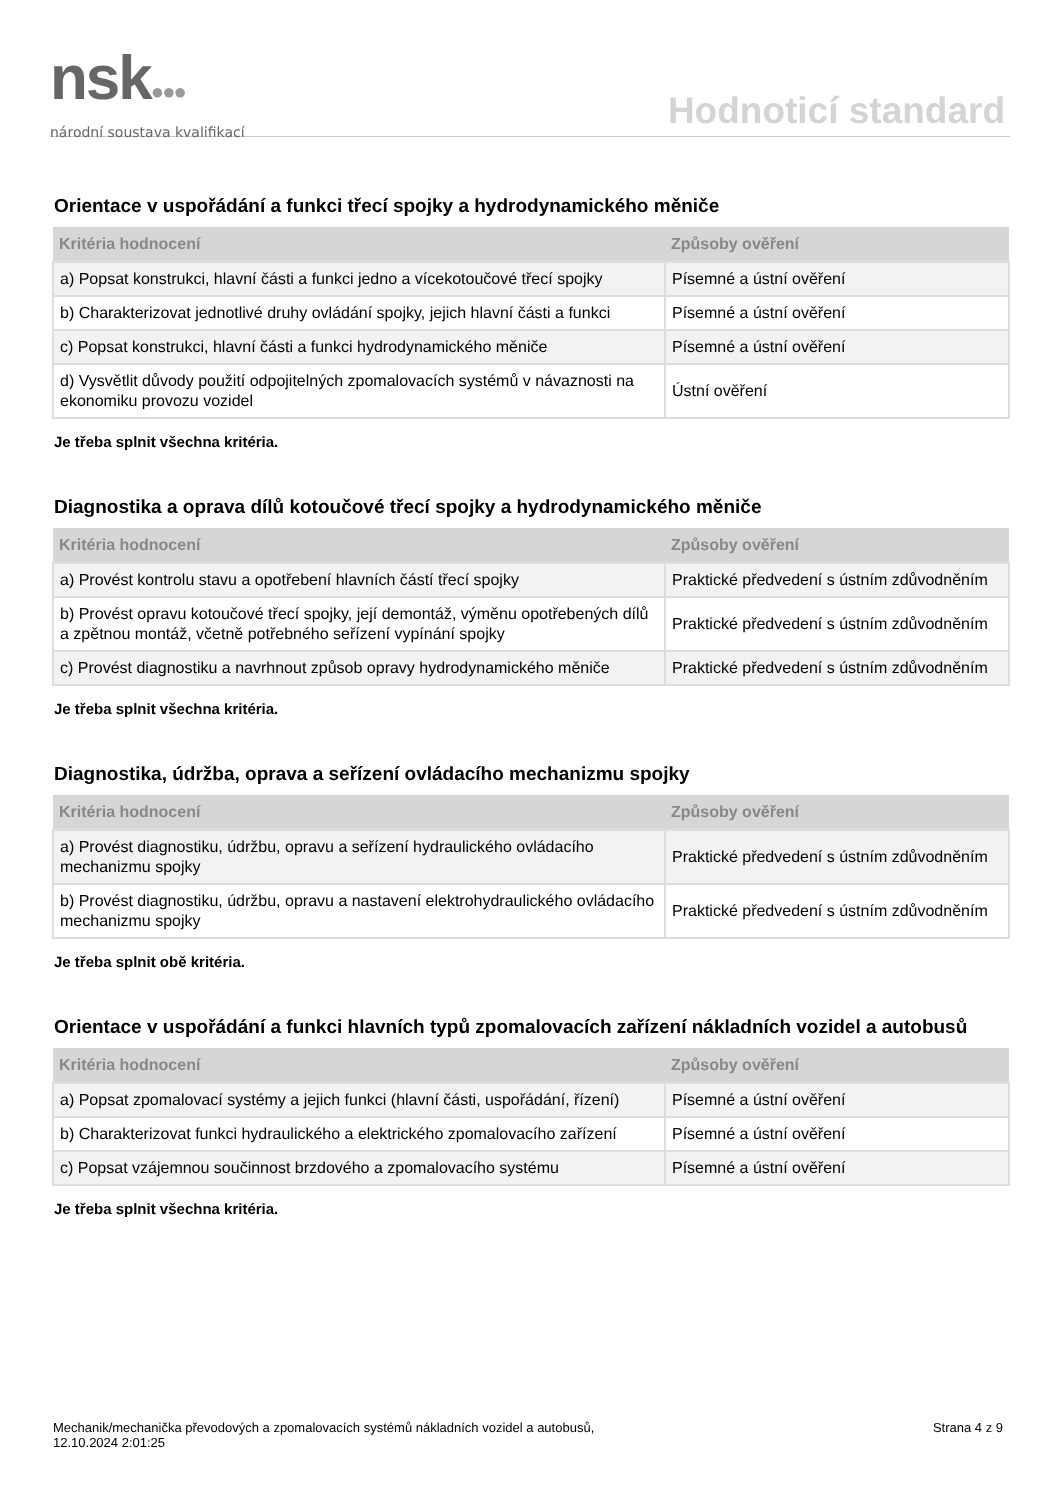nsk●●●
národní soustava kvalifikací
Hodnoticí standard
Orientace v uspořádání a funkci třecí spojky a hydrodynamického měniče
| Kritéria hodnocení | Způsoby ověření |
| --- | --- |
| a) Popsat konstrukci, hlavní části a funkci jedno a vícekotoučové třecí spojky | Písemné a ústní ověření |
| b) Charakterizovat jednotlivé druhy ovládání spojky, jejich hlavní části a funkci | Písemné a ústní ověření |
| c) Popsat konstrukci, hlavní části a funkci hydrodynamického měniče | Písemné a ústní ověření |
| d) Vysvětlit důvody použití odpojitelných zpomalovacích systémů v návaznosti na ekonomiku provozu vozidel | Ústní ověření |
Je třeba splnit všechna kritéria.
Diagnostika a oprava dílů kotoučové třecí spojky a hydrodynamického měniče
| Kritéria hodnocení | Způsoby ověření |
| --- | --- |
| a) Provést kontrolu stavu a opotřebení hlavních částí třecí spojky | Praktické předvedení s ústním zdůvodněním |
| b) Provést opravu kotoučové třecí spojky, její demontáž, výměnu opotřebených dílů a zpětnou montáž, včetně potřebného seřízení vypínání spojky | Praktické předvedení s ústním zdůvodněním |
| c) Provést diagnostiku a navrhnout způsob opravy hydrodynamického měniče | Praktické předvedení s ústním zdůvodněním |
Je třeba splnit všechna kritéria.
Diagnostika, údržba, oprava a seřízení ovládacího mechanizmu spojky
| Kritéria hodnocení | Způsoby ověření |
| --- | --- |
| a) Provést diagnostiku, údržbu, opravu a seřízení hydraulického ovládacího mechanizmu spojky | Praktické předvedení s ústním zdůvodněním |
| b) Provést diagnostiku, údržbu, opravu a nastavení elektrohydraulického ovládacího mechanizmu spojky | Praktické předvedení s ústním zdůvodněním |
Je třeba splnit obě kritéria.
Orientace v uspořádání a funkci hlavních typů zpomalovacích zařízení nákladních vozidel a autobusů
| Kritéria hodnocení | Způsoby ověření |
| --- | --- |
| a) Popsat zpomalovací systémy a jejich funkci (hlavní části, uspořádání, řízení) | Písemné a ústní ověření |
| b) Charakterizovat funkci hydraulického a elektrického zpomalovacího zařízení | Písemné a ústní ověření |
| c) Popsat vzájemnou součinnost brzdového a zpomalovacího systému | Písemné a ústní ověření |
Je třeba splnit všechna kritéria.
Mechanik/mechanička převodových a zpomalovacích systémů nákladních vozidel a autobusů,
12.10.2024 2:01:25
Strana 4 z 9